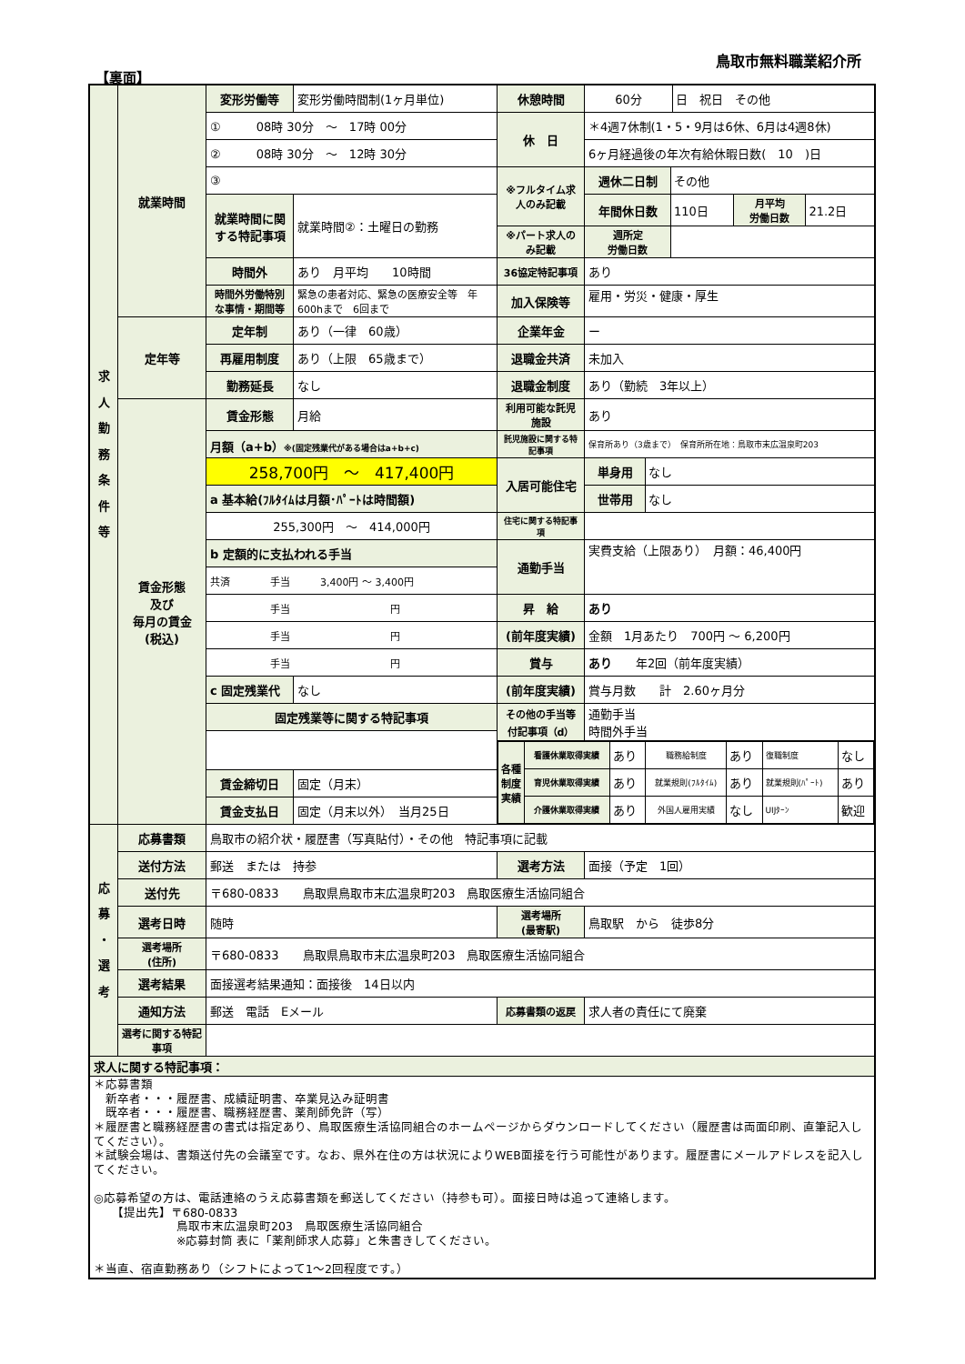鳥取市無料職業紹介所
【裏面】
| 求 人 勤 務 条 件 等 | 就業時間 | 変形労働等 | 変形労働時間制(1ヶ月単位) | 休憩時間 | / 60分 / 日 祝日 その他 / |
| | | ① 08時 30分 ～ 17時 00分 | | 休 日 | ＊4週7休制(1・5・9月は6休、6月は4週8休) |
| | | ② 08時 30分 ～ 12時 30分 | | | 6ヶ月経過後の年次有給休暇日数( 10 )日 |
| | | ③ | | ※フルタイム求人のみ記載 | / 週休二日制 / その他 / |
| | | 就業時間に関する特記事項 | 就業時間②：土曜日の勤務 | | / 年間休日数 / 110日 / 月平均 労働日数 / 21.2日 / |
| | | | | ※パート求人のみ記載 | / 週所定 労働日数 / / |
| | | 時間外 | あり 月平均 10時間 | 36協定特記事項 | あり |
| | | 時間外労働特別な事情・期間等 | 緊急の患者対応、緊急の医療安全等 年600hまで 6回まで | 加入保険等 | 雇用・労災・健康・厚生 |
| | 定年等 | 定年制 | あり（一律 60歳） | 企業年金 | ー |
| | | 再雇用制度 | あり（上限 65歳まで） | 退職金共済 | 未加入 |
| | | 勤務延長 | なし | 退職金制度 | あり（勤続 3年以上） |
| | 賃金形態 及び 毎月の賃金 (税込) | 賃金形態 | 月給 | 利用可能な託児施設 | あり |
| | | 月額（a+b） ※(固定残業代がある場合はa+b+c) | | 託児施設に関する特記事項 | 保育所あり（3歳まで） 保育所所在地：鳥取市末広温泉町203 |
| | | 258,700円 ～ 417,400円 | | 入居可能住宅 | / 単身用 / なし / |
| | | a 基本給(ﾌﾙﾀｲﾑは月額･ﾊﾟｰﾄは時間額) | | | / 世帯用 / なし / |
| | | 255,300円 ～ 414,000円 | | 住宅に関する特記事項 | |
| | | b 定額的に支払われる手当 | | 通勤手当 | 実費支給（上限あり） 月額：46,400円 |
| | | 共済 手当 3,400円 ～ 3,400円 | | | |
| | | 手当 円 | | 昇 給 | あり |
| | | 手当 円 | | (前年度実績) | 金額 1月あたり 700円 ～ 6,200円 |
| | | 手当 円 | | 賞与 | あり 年2回（前年度実績） |
| | | c 固定残業代 | なし | (前年度実績) | 賞与月数 計 2.60ヶ月分 |
| | | 固定残業等に関する特記事項 | | その他の手当等付記事項（d） | 通勤手当 時間外手当 |
| | | | | / 各種制度実績 / 看護休業取得実績 / あり / 職務給制度 / あり / 復職制度 / なし / / / 育児休業取得実績 / あり / 就業規則(ﾌﾙﾀｲﾑ) / あり / 就業規則(ﾊﾟｰﾄ) / あり / / / 介護休業取得実績 / あり / 外国人雇用実績 / なし / UIJﾀｰﾝ / 歓迎 / | |
| | | 賃金締切日 | 固定（月末） | | |
| | | 賃金支払日 | 固定（月末以外） 当月25日 | | |
| 応 募 ・ 選 考 | 応募書類 | 鳥取市の紹介状・履歴書（写真貼付）・その他 特記事項に記載 | | | |
| | 送付方法 | 郵送 または 持参 | | 選考方法 | 面接（予定 1回） |
| | 送付先 | 〒680-0833 鳥取県鳥取市末広温泉町203 鳥取医療生活協同組合 | | | |
| | 選考日時 | 随時 | | 選考場所 (最寄駅) | 鳥取駅 から 徒歩8分 |
| | 選考場所 (住所) | 〒680-0833 鳥取県鳥取市末広温泉町203 鳥取医療生活協同組合 | | | |
| | 選考結果 | 面接選考結果通知：面接後 14日以内 | | | |
| | 通知方法 | 郵送 電話 Eメール | | 応募書類の返戻 | 求人者の責任にて廃棄 |
| | 選考に関する特記事項 | | | | |
| 求人に関する特記事項： | | | | | |
| ＊応募書類 新卒者・・・履歴書、成績証明書、卒業見込み証明書 既卒者・・・履歴書、職務経歴書、薬剤師免許（写） ＊履歴書と職務経歴書の書式は指定あり、鳥取医療生活協同組合のホームページからダウンロードしてください（履歴書は両面印刷、直筆記入してください）。 ＊試験会場は、書類送付先の会議室です。なお、県外在住の方は状況によりWEB面接を行う可能性があります。履歴書にメールアドレスを記入してください。 ◎応募希望の方は、電話連絡のうえ応募書類を郵送してください（持参も可）。面接日時は追って連絡します。 【提出先】〒680-0833 鳥取市末広温泉町203 鳥取医療生活協同組合 ※応募封筒 表に「薬剤師求人応募」と朱書きしてください。 ＊当直、宿直勤務あり（シフトによって1～2回程度です。） | | | | | |